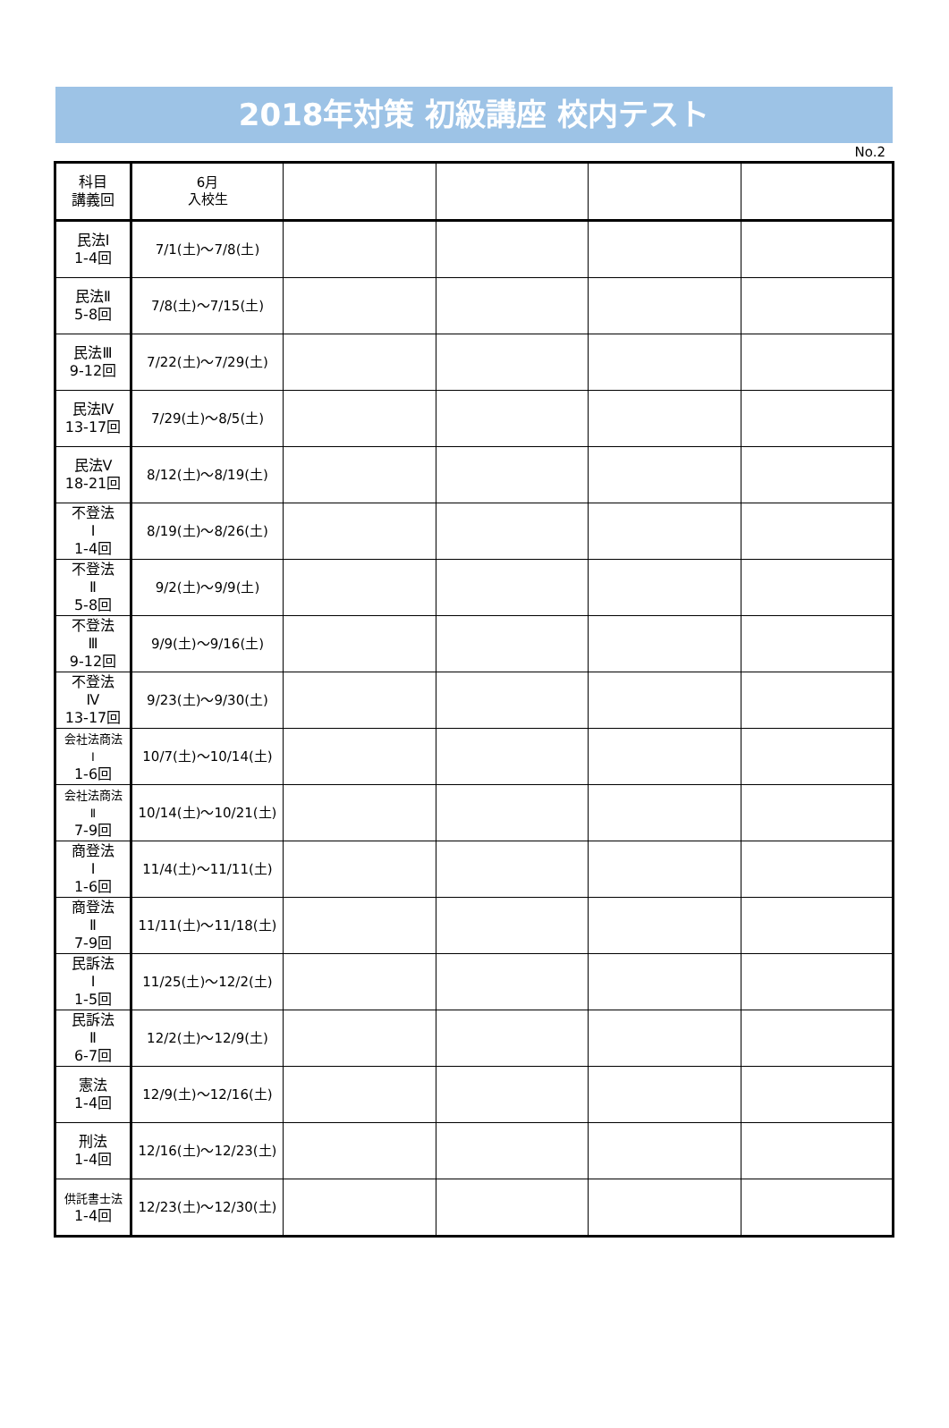2018年対策 初級講座 校内テスト
No.2
| 科目 講義回 | 6月 入校生 | | | | |
| --- | --- | --- | --- | --- | --- |
| 民法Ⅰ 1-4回 | 7/1(土)～7/8(土) | | | | |
| 民法Ⅱ 5-8回 | 7/8(土)～7/15(土) | | | | |
| 民法Ⅲ 9-12回 | 7/22(土)～7/29(土) | | | | |
| 民法Ⅳ 13-17回 | 7/29(土)～8/5(土) | | | | |
| 民法Ⅴ 18-21回 | 8/12(土)～8/19(土) | | | | |
| 不登法 Ⅰ 1-4回 | 8/19(土)～8/26(土) | | | | |
| 不登法 Ⅱ 5-8回 | 9/2(土)～9/9(土) | | | | |
| 不登法 Ⅲ 9-12回 | 9/9(土)～9/16(土) | | | | |
| 不登法 Ⅳ 13-17回 | 9/23(土)～9/30(土) | | | | |
| 会社法商法 Ⅰ 1-6回 | 10/7(土)～10/14(土) | | | | |
| 会社法商法 Ⅱ 7-9回 | 10/14(土)～10/21(土) | | | | |
| 商登法 Ⅰ 1-6回 | 11/4(土)～11/11(土) | | | | |
| 商登法 Ⅱ 7-9回 | 11/11(土)～11/18(土) | | | | |
| 民訴法 Ⅰ 1-5回 | 11/25(土)～12/2(土) | | | | |
| 民訴法 Ⅱ 6-7回 | 12/2(土)～12/9(土) | | | | |
| 憲法 1-4回 | 12/9(土)～12/16(土) | | | | |
| 刑法 1-4回 | 12/16(土)～12/23(土) | | | | |
| 供託書士法 1-4回 | 12/23(土)～12/30(土) | | | | |